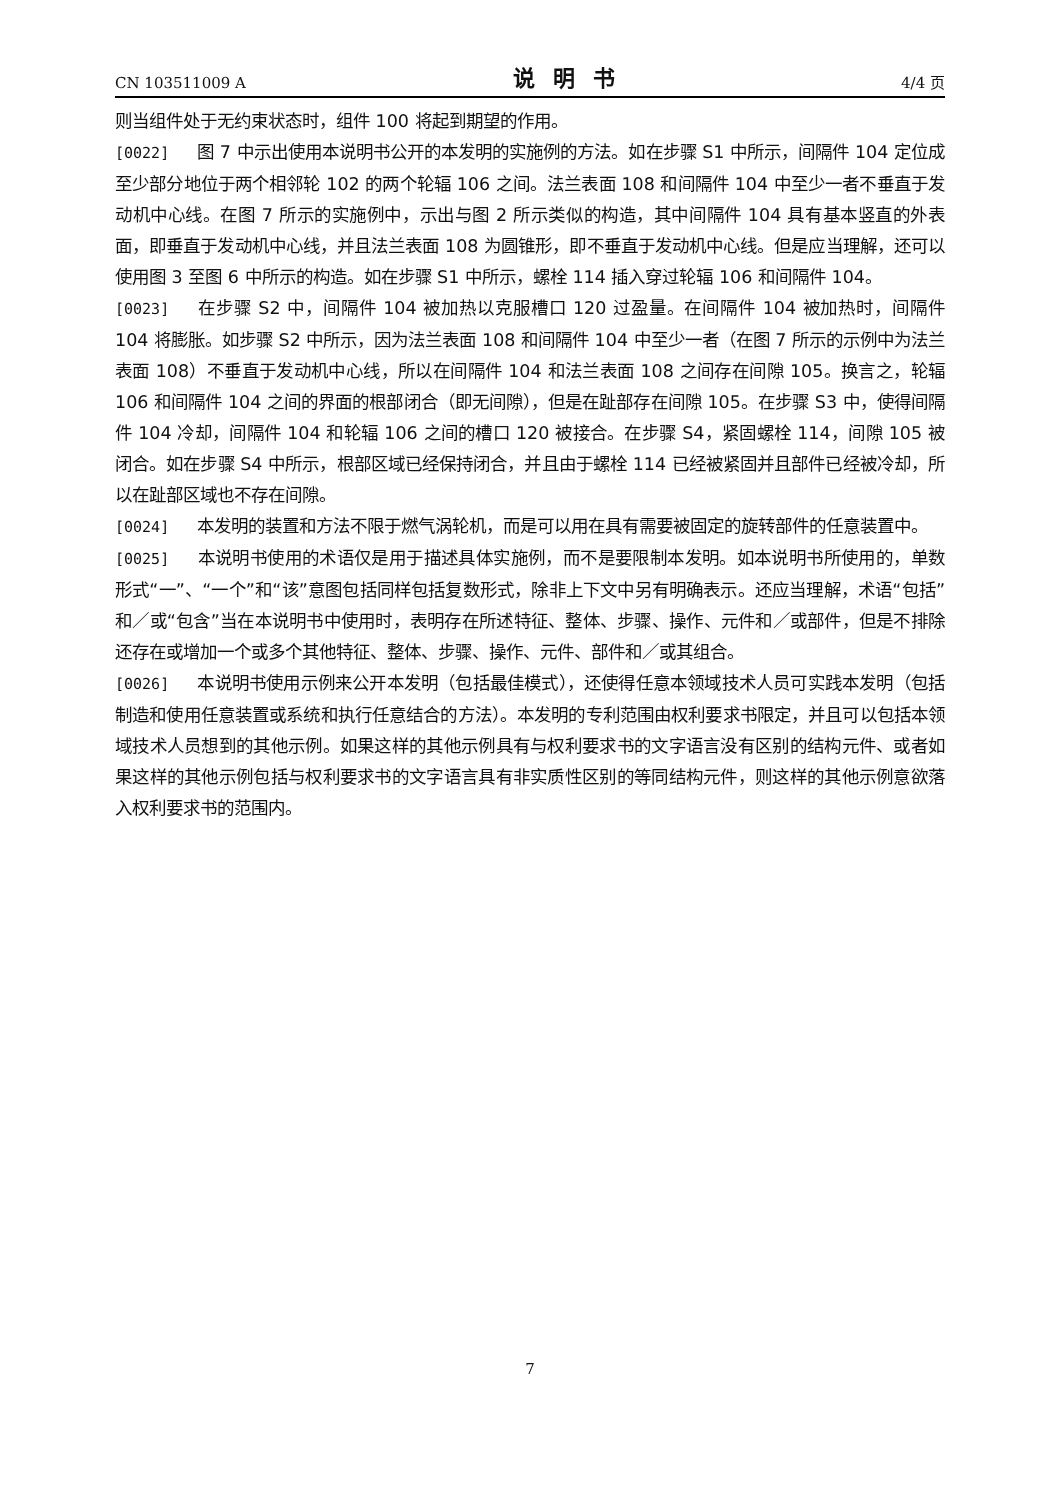CN 103511009 A 说明书 4/4 页
则当组件处于无约束状态时，组件 100 将起到期望的作用。
[0022] 图 7 中示出使用本说明书公开的本发明的实施例的方法。如在步骤 S1 中所示，间隔件 104 定位成至少部分地位于两个相邻轮 102 的两个轮辐 106 之间。法兰表面 108 和间隔件 104 中至少一者不垂直于发动机中心线。在图 7 所示的实施例中，示出与图 2 所示类似的构造，其中间隔件 104 具有基本竖直的外表面，即垂直于发动机中心线，并且法兰表面 108 为圆锥形，即不垂直于发动机中心线。但是应当理解，还可以使用图 3 至图 6 中所示的构造。如在步骤 S1 中所示，螺栓 114 插入穿过轮辐 106 和间隔件 104。
[0023] 在步骤 S2 中，间隔件 104 被加热以克服槽口 120 过盈量。在间隔件 104 被加热时，间隔件 104 将膨胀。如步骤 S2 中所示，因为法兰表面 108 和间隔件 104 中至少一者（在图 7 所示的示例中为法兰表面 108）不垂直于发动机中心线，所以在间隔件 104 和法兰表面 108 之间存在间隙 105。换言之，轮辐 106 和间隔件 104 之间的界面的根部闭合（即无间隙），但是在趾部存在间隙 105。在步骤 S3 中，使得间隔件 104 冷却，间隔件 104 和轮辐 106 之间的槽口 120 被接合。在步骤 S4，紧固螺栓 114，间隙 105 被闭合。如在步骤 S4 中所示，根部区域已经保持闭合，并且由于螺栓 114 已经被紧固并且部件已经被冷却，所以在趾部区域也不存在间隙。
[0024] 本发明的装置和方法不限于燃气涡轮机，而是可以用在具有需要被固定的旋转部件的任意装置中。
[0025] 本说明书使用的术语仅是用于描述具体实施例，而不是要限制本发明。如本说明书所使用的，单数形式“一”、“一个”和“该”意图包括同样包括复数形式，除非上下文中另有明确表示。还应当理解，术语“包括”和／或“包含”当在本说明书中使用时，表明存在所述特征、整体、步骤、操作、元件和／或部件，但是不排除还存在或增加一个或多个其他特征、整体、步骤、操作、元件、部件和／或其组合。
[0026] 本说明书使用示例来公开本发明（包括最佳模式），还使得任意本领域技术人员可实践本发明（包括制造和使用任意装置或系统和执行任意结合的方法）。本发明的专利范围由权利要求书限定，并且可以包括本领域技术人员想到的其他示例。如果这样的其他示例具有与权利要求书的文字语言没有区别的结构元件、或者如果这样的其他示例包括与权利要求书的文字语言具有非实质性区别的等同结构元件，则这样的其他示例意欲落入权利要求书的范围内。
7